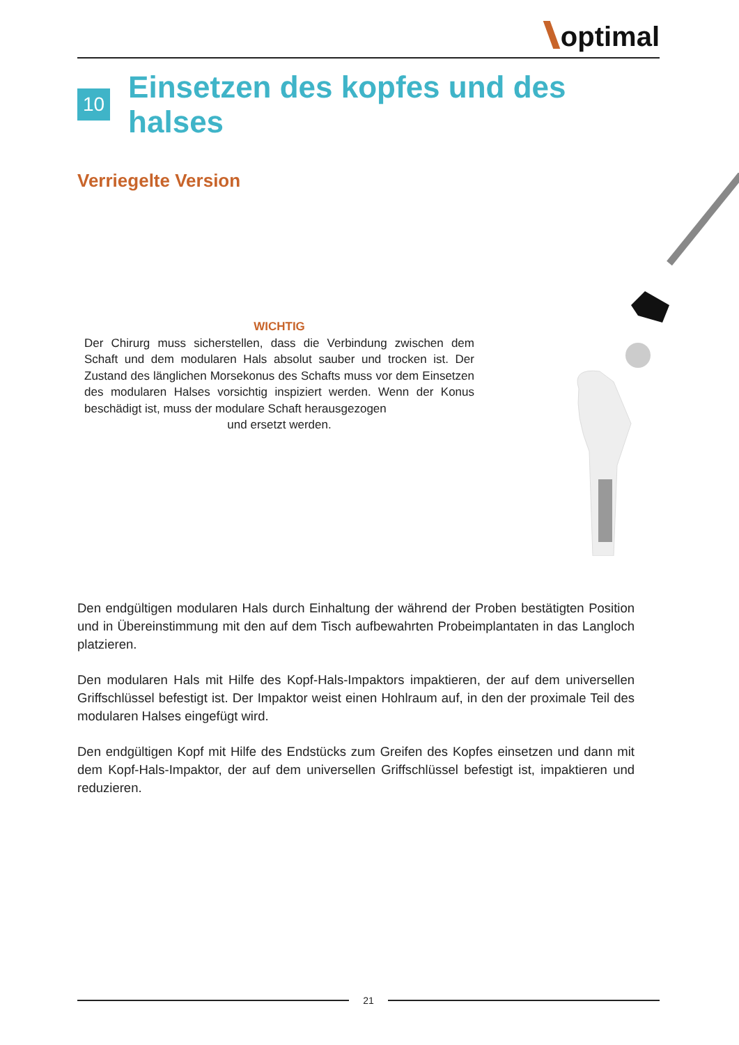optimal
10 Einsetzen des kopfes und des halses
Verriegelte Version
WICHTIG
Der Chirurg muss sicherstellen, dass die Verbindung zwischen dem Schaft und dem modularen Hals absolut sauber und trocken ist. Der Zustand des länglichen Morsekonus des Schafts muss vor dem Einsetzen des modularen Halses vorsichtig inspiziert werden. Wenn der Konus beschädigt ist, muss der modulare Schaft herausgezogen
und ersetzt werden.
Den endgültigen modularen Hals durch Einhaltung der während der Proben bestätigten Position und in Übereinstimmung mit den auf dem Tisch aufbewahrten Probeimplantaten in das Langloch platzieren.
Den modularen Hals mit Hilfe des Kopf-Hals-Impaktors impaktieren, der auf dem universellen Griffschlüssel befestigt ist. Der Impaktor weist einen Hohlraum auf, in den der proximale Teil des modularen Halses eingefügt wird.
Den endgültigen Kopf mit Hilfe des Endstücks zum Greifen des Kopfes einsetzen und dann mit dem Kopf-Hals-Impaktor, der auf dem universellen Griffschlüssel befestigt ist, impaktieren und reduzieren.
21